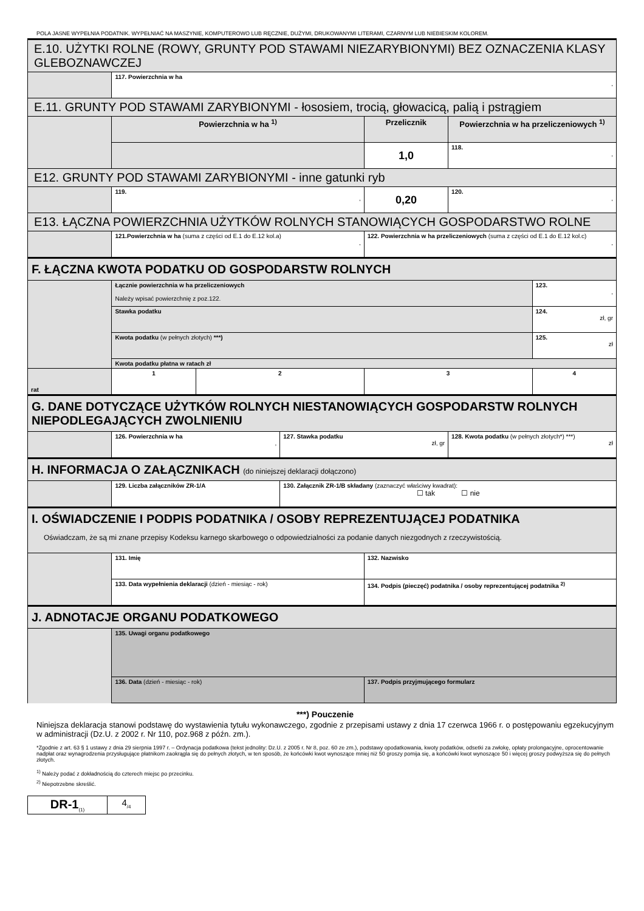POLA JASNE WYPEŁNIA PODATNIK. WYPEŁNIAĆ NA MASZYNIE, KOMPUTEROWO LUB RĘCZNIE, DUŻYMI, DRUKOWANYMI LITERAMI, CZARNYM LUB NIEBIESKIM KOLOREM.
| E.10. UŻYTKI ROLNE (ROWY, GRUNTY POD STAWAMI NIEZARYBIONYMI) BEZ OZNACZENIA KLASY GLEBOZNAWCZEJ | | | | | | |
| | 117. Powierzchnia w ha , | | | | | |
| E.11. GRUNTY POD STAWAMI ZARYBIONYMI - łososiem, trocią, głowacicą, palią i pstrągiem | | | | | | |
| | Powierzchnia w ha <sup>1)</sup> | | | Przelicznik | Powierzchnia w ha przeliczeniowych <sup>1)</sup> | |
| | | | | 1,0 | 118. , | |
| E12. GRUNTY POD STAWAMI ZARYBIONYMI - inne gatunki ryb | | | | | | |
| | 119. , | | | 0,20 | 120. , | |
| E13. ŁĄCZNA POWIERZCHNIA UŻYTKÓW ROLNYCH STANOWIĄCYCH GOSPODARSTWO ROLNE | | | | | | |
| | 121.Powierzchnia w ha (suma z części od E.1 do E.12 kol.a) , | | | 122. Powierzchnia w ha przeliczeniowych (suma z części od E.1 do E.12 kol.c) , | | |
| F. ŁĄCZNA KWOTA PODATKU OD GOSPODARSTW ROLNYCH | | | | | | |
| | Łącznie powierzchnia w ha przeliczeniowych Należy wpisać powierzchnię z poz.122. | | | | | 123. , |
| | Stawka podatku | | | | | 124. zł, gr |
| | Kwota podatku (w pełnych złotych) ***) | | | | | 125. zł |
| | Kwota podatku płatna w ratach zł | | | | | |
| rat | 1 | 2 | | 3 | | 4 |
| G. DANE DOTYCZĄCE UŻYTKÓW ROLNYCH NIESTANOWIĄCYCH GOSPODARSTW ROLNYCH NIEPODLEGAJĄCYCH ZWOLNIENIU | | | | | | |
| | 126. Powierzchnia w ha , | | 127. Stawka podatku zł, gr | | 128. Kwota podatku (w pełnych złotych*) ***) zł | |
| H. INFORMACJA O ZAŁĄCZNIKACH (do niniejszej deklaracji dołączono) | | | | | | |
| | 129. Liczba załączników ZR-1/A | | 130. Załącznik ZR-1/B składany (zaznaczyć właściwy kwadrat): ☐ tak ☐ nie | | | |
| I. OŚWIADCZENIE I PODPIS PODATNIKA / OSOBY REPREZENTUJĄCEJ PODATNIKA Oświadczam, że są mi znane przepisy Kodeksu karnego skarbowego o odpowiedzialności za podanie danych niezgodnych z rzeczywistością. | | | | | | |
| | 131. Imię | | | 132. Nazwisko | | |
| | 133. Data wypełnienia deklaracji (dzień - miesiąc - rok) | | | 134. Podpis (pieczęć) podatnika / osoby reprezentującej podatnika <sup>2)</sup> | | |
| J. ADNOTACJE ORGANU PODATKOWEGO | | | | | | |
| | 135. Uwagi organu podatkowego | | | | | |
| | 136. Data (dzień - miesiąc - rok) | | | 137. Podpis przyjmującego formularz | | |
***) Pouczenie
Niniejsza deklaracja stanowi podstawę do wystawienia tytułu wykonawczego, zgodnie z przepisami ustawy z dnia 17 czerwca 1966 r. o postępowaniu egzekucyjnym w administracji (Dz.U. z 2002 r. Nr 110, poz.968 z późn. zm.).
*Zgodnie z art. 63 § 1 ustawy z dnia 29 sierpnia 1997 r. – Ordynacja podatkowa (tekst jednolity: Dz.U. z 2005 r. Nr 8, poz. 60 ze zm.), podstawy opodatkowania, kwoty podatków, odsetki za zwłokę, opłaty prolongacyjne, oprocentowanie nadpłat oraz wynagrodzenia przysługujące płatnikom zaokrągla się do pełnych złotych, w ten sposób, że końcówki kwot wynoszące mniej niż 50 groszy pomija się, a końcówki kwot wynoszące 50 i więcej groszy podwyższa się do pełnych złotych.
<sup>1)</sup> Należy podać z dokładnością do czterech miejsc po przecinku.
<sup>2)</sup> Niepotrzebne skreślić.
| DR-1<sub>(1)</sub> | 4<sub>/4</sub> |